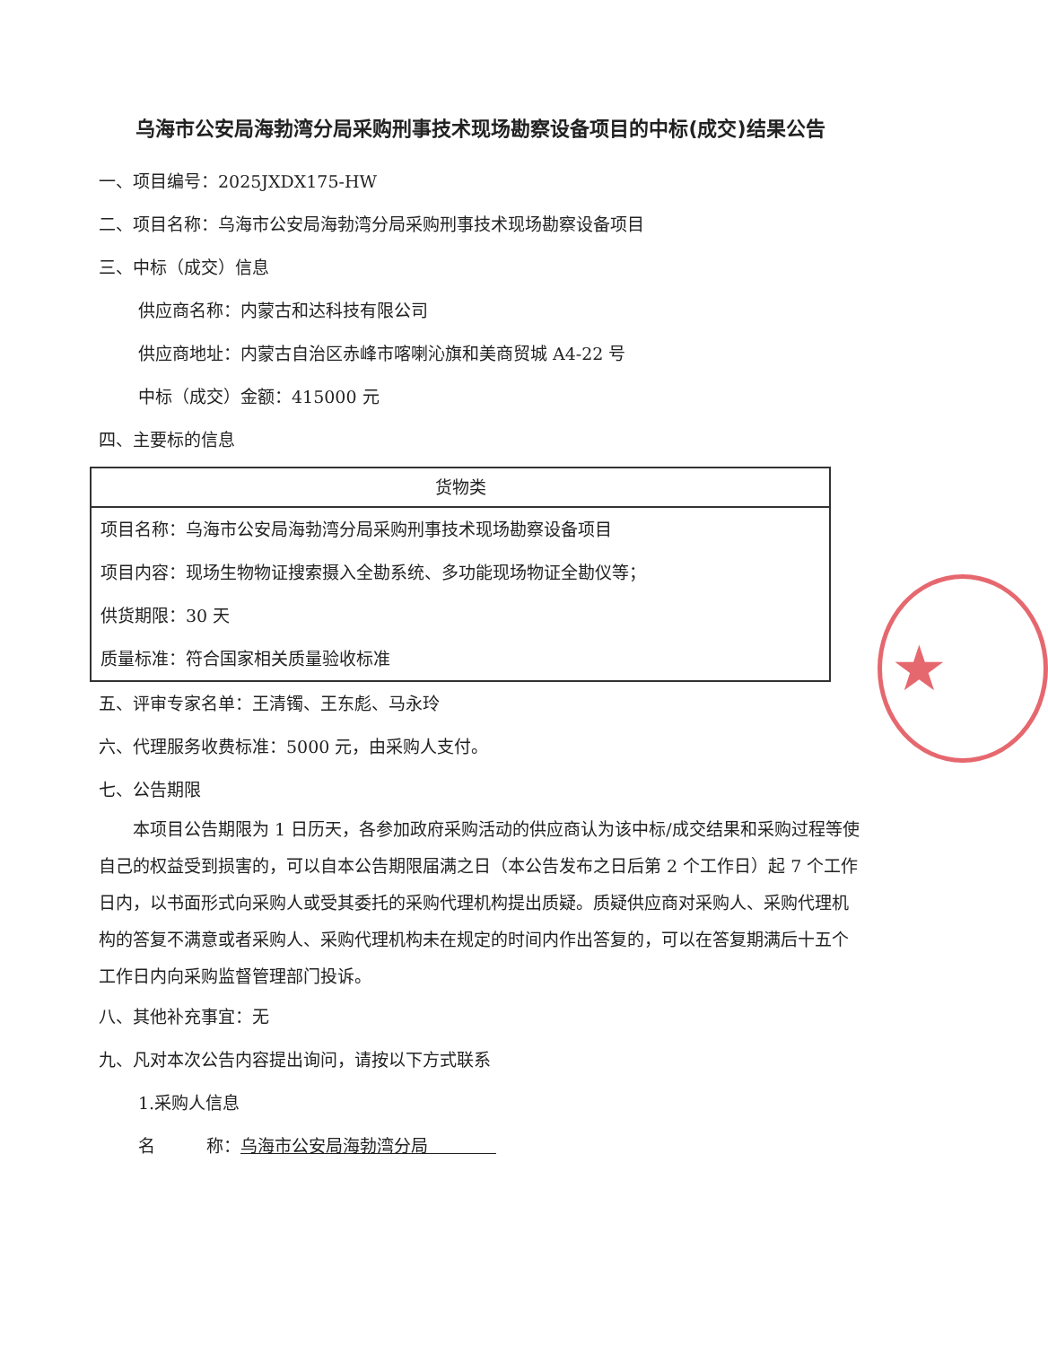★
乌海市公安局海勃湾分局采购刑事技术现场勘察设备项目的中标(成交)结果公告
一、项目编号：2025JXDX175-HW
二、项目名称：乌海市公安局海勃湾分局采购刑事技术现场勘察设备项目
三、中标（成交）信息
供应商名称：内蒙古和达科技有限公司
供应商地址：内蒙古自治区赤峰市喀喇沁旗和美商贸城 A4-22 号
中标（成交）金额：415000 元
四、主要标的信息
| 货物类 |
| --- |
| 项目名称：乌海市公安局海勃湾分局采购刑事技术现场勘察设备项目 |
| 项目内容：现场生物物证搜索摄入全勘系统、多功能现场物证全勘仪等； |
| 供货期限：30 天 |
| 质量标准：符合国家相关质量验收标准 |
五、评审专家名单：王清镯、王东彪、马永玲
六、代理服务收费标准：5000 元，由采购人支付。
七、公告期限
本项目公告期限为 1 日历天，各参加政府采购活动的供应商认为该中标/成交结果和采购过程等使自己的权益受到损害的，可以自本公告期限届满之日（本公告发布之日后第 2 个工作日）起 7 个工作日内，以书面形式向采购人或受其委托的采购代理机构提出质疑。质疑供应商对采购人、采购代理机构的答复不满意或者采购人、采购代理机构未在规定的时间内作出答复的，可以在答复期满后十五个工作日内向采购监督管理部门投诉。
八、其他补充事宜：无
九、凡对本次公告内容提出询问，请按以下方式联系
1.采购人信息
名　　　称：乌海市公安局海勃湾分局